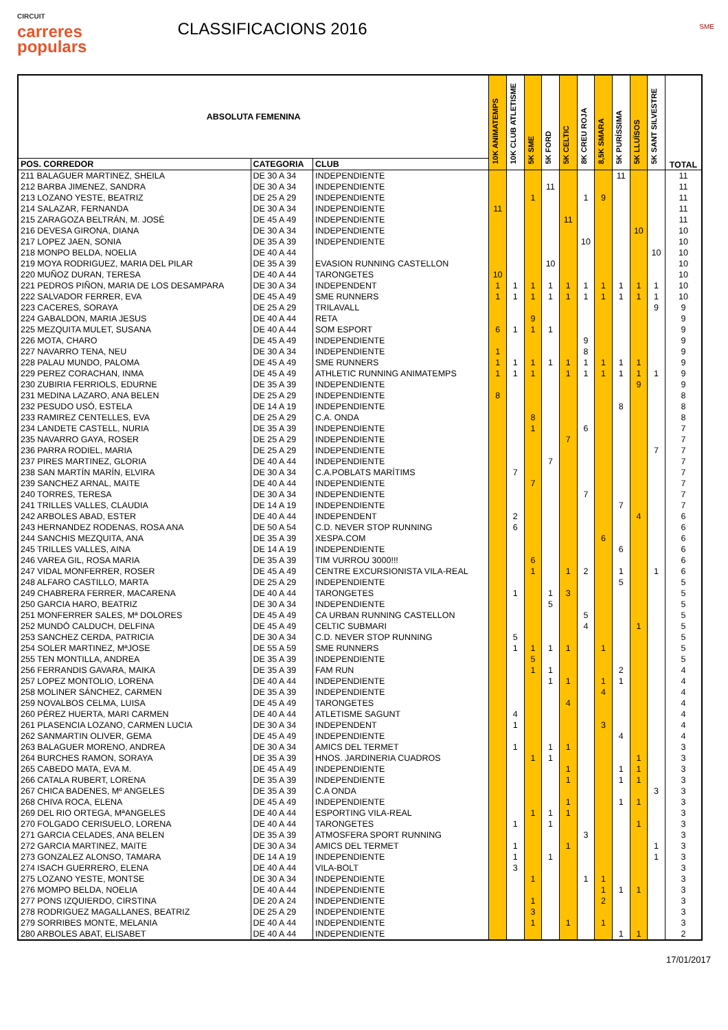CIRCUIT
carreres
populars
CLASSIFICACIONS 2016
SME
| ABSOLUTA FEMENINA | | | 10K ANIMATEMPS | 10K CLUB ATLETISME | 5K SME | 5K FORD | 5K CELTIC | 8K CREU ROJA | 8,5K SMARA | 5K PURÍSSIMA | 5K LLUÏSOS | 5K SANT SILVESTRE | TOTAL |
| --- | --- | --- | --- | --- | --- | --- | --- | --- | --- | --- | --- | --- | --- |
| POS. CORREDOR | CATEGORIA | CLUB | | | | | | | | | | | |
| 211 BALAGUER MARTINEZ, SHEILA | DE 30 A 34 | INDEPENDIENTE | | | | | | | | 11 | | | 11 |
| 212 BARBA JIMENEZ, SANDRA | DE 30 A 34 | INDEPENDIENTE | | | | 11 | | | | | | | 11 |
| 213 LOZANO YESTE, BEATRIZ | DE 25 A 29 | INDEPENDIENTE | | | 1 | | | 1 | 9 | | | | 11 |
| 214 SALAZAR, FERNANDA | DE 30 A 34 | INDEPENDIENTE | 11 | | | | | | | | | | 11 |
| 215 ZARAGOZA BELTRÁN, M. JOSÉ | DE 45 A 49 | INDEPENDIENTE | | | | | 11 | | | | | | 11 |
| 216 DEVESA GIRONA, DIANA | DE 30 A 34 | INDEPENDIENTE | | | | | | | | | 10 | | 10 |
| 217 LOPEZ JAEN, SONIA | DE 35 A 39 | INDEPENDIENTE | | | | | | 10 | | | | | 10 |
| 218 MONPO BELDA, NOELIA | DE 40 A 44 | | | | | | | | | | | 10 | 10 |
| 219 MOYA RODRIGUEZ, MARIA DEL PILAR | DE 35 A 39 | EVASION RUNNING CASTELLON | | | | 10 | | | | | | | 10 |
| 220 MUÑOZ DURAN, TERESA | DE 40 A 44 | TARONGETES | 10 | | | | | | | | | | 10 |
| 221 PEDROS PIÑON, MARIA DE LOS DESAMPARA | DE 30 A 34 | INDEPENDENT | 1 | 1 | 1 | 1 | 1 | 1 | 1 | 1 | 1 | 1 | 10 |
| 222 SALVADOR FERRER, EVA | DE 45 A 49 | SME RUNNERS | 1 | 1 | 1 | 1 | 1 | 1 | 1 | 1 | 1 | 1 | 10 |
| 223 CACERES, SORAYA | DE 25 A 29 | TRILAVALL | | | | | | | | | | 9 | 9 |
| 224 GABALDON, MARIA JESUS | DE 40 A 44 | RETA | | | 9 | | | | | | | | 9 |
| 225 MEZQUITA MULET, SUSANA | DE 40 A 44 | SOM ESPORT | 6 | 1 | 1 | 1 | | | | | | | 9 |
| 226 MOTA, CHARO | DE 45 A 49 | INDEPENDIENTE | | | | | | 9 | | | | | 9 |
| 227 NAVARRO TENA, NEU | DE 30 A 34 | INDEPENDIENTE | 1 | | | | | 8 | | | | | 9 |
| 228 PALAU MUNDO, PALOMA | DE 45 A 49 | SME RUNNERS | 1 | 1 | 1 | 1 | 1 | 1 | 1 | 1 | 1 | | 9 |
| 229 PEREZ CORACHAN, INMA | DE 45 A 49 | ATHLETIC RUNNING ANIMATEMPS | 1 | 1 | 1 | | 1 | 1 | 1 | 1 | 1 | 1 | 9 |
| 230 ZUBIRIA FERRIOLS, EDURNE | DE 35 A 39 | INDEPENDIENTE | | | | | | | | | 9 | | 9 |
| 231 MEDINA LAZARO, ANA BELEN | DE 25 A 29 | INDEPENDIENTE | 8 | | | | | | | | | | 8 |
| 232 PESUDO USÓ, ESTELA | DE 14 A 19 | INDEPENDIENTE | | | | | | | | 8 | | | 8 |
| 233 RAMIREZ CENTELLES, EVA | DE 25 A 29 | C.A. ONDA | | | 8 | | | | | | | | 8 |
| 234 LANDETE CASTELL, NURIA | DE 35 A 39 | INDEPENDIENTE | | | 1 | | | 6 | | | | | 7 |
| 235 NAVARRO GAYA, ROSER | DE 25 A 29 | INDEPENDIENTE | | | | | 7 | | | | | | 7 |
| 236 PARRA RODIEL, MARIA | DE 25 A 29 | INDEPENDIENTE | | | | | | | | | | 7 | 7 |
| 237 PIRES MARTINEZ, GLORIA | DE 40 A 44 | INDEPENDIENTE | | | | 7 | | | | | | | 7 |
| 238 SAN MARTÍN MARÍN, ELVIRA | DE 30 A 34 | C.A.POBLATS MARÍTIMS | | 7 | | | | | | | | | 7 |
| 239 SANCHEZ ARNAL, MAITE | DE 40 A 44 | INDEPENDIENTE | | | 7 | | | | | | | | 7 |
| 240 TORRES, TERESA | DE 30 A 34 | INDEPENDIENTE | | | | | | 7 | | | | | 7 |
| 241 TRILLES VALLES, CLAUDIA | DE 14 A 19 | INDEPENDIENTE | | | | | | | | 7 | | | 7 |
| 242 ARBOLES ABAD, ESTER | DE 40 A 44 | INDEPENDENT | | 2 | | | | | | | 4 | | 6 |
| 243 HERNANDEZ RODENAS, ROSA ANA | DE 50 A 54 | C.D. NEVER STOP RUNNING | | 6 | | | | | | | | | 6 |
| 244 SANCHIS MEZQUITA, ANA | DE 35 A 39 | XESPA.COM | | | | | | | 6 | | | | 6 |
| 245 TRILLES VALLES, AINA | DE 14 A 19 | INDEPENDIENTE | | | | | | | | 6 | | | 6 |
| 246 VAREA GIL, ROSA MARIA | DE 35 A 39 | TIM VURROU 3000!!! | | | 6 | | | | | | | | 6 |
| 247 VIDAL MONFERRER, ROSER | DE 45 A 49 | CENTRE EXCURSIONISTA VILA-REAL | | | 1 | | 1 | 2 | | 1 | | 1 | 6 |
| 248 ALFARO CASTILLO, MARTA | DE 25 A 29 | INDEPENDIENTE | | | | | | | | 5 | | | 5 |
| 249 CHABRERA FERRER, MACARENA | DE 40 A 44 | TARONGETES | | 1 | | 1 | 3 | | | | | | 5 |
| 250 GARCIA HARO, BEATRIZ | DE 30 A 34 | INDEPENDIENTE | | | | 5 | | | | | | | 5 |
| 251 MONFERRER SALES, Mª DOLORES | DE 45 A 49 | CA URBAN RUNNING CASTELLON | | | | | | 5 | | | | | 5 |
| 252 MUNDÓ CALDUCH, DELFINA | DE 45 A 49 | CELTIC SUBMARI | | | | | | 4 | | | 1 | | 5 |
| 253 SANCHEZ CERDA, PATRICIA | DE 30 A 34 | C.D. NEVER STOP RUNNING | | 5 | | | | | | | | | 5 |
| 254 SOLER MARTINEZ, MªJOSE | DE 55 A 59 | SME RUNNERS | | 1 | 1 | 1 | 1 | | 1 | | | | 5 |
| 255 TEN MONTILLA, ANDREA | DE 35 A 39 | INDEPENDIENTE | | | 5 | | | | | | | | 5 |
| 256 FERRANDIS GAVARA, MAIKA | DE 35 A 39 | FAM RUN | | | 1 | 1 | | | | 2 | | | 4 |
| 257 LOPEZ MONTOLIO, LORENA | DE 40 A 44 | INDEPENDIENTE | | | | 1 | 1 | | 1 | 1 | | | 4 |
| 258 MOLINER SÁNCHEZ, CARMEN | DE 35 A 39 | INDEPENDIENTE | | | | | | | 4 | | | | 4 |
| 259 NOVALBOS CELMA, LUISA | DE 45 A 49 | TARONGETES | | | | | 4 | | | | | | 4 |
| 260 PÉREZ HUERTA, MARI CARMEN | DE 40 A 44 | ATLETISME SAGUNT | | 4 | | | | | | | | | 4 |
| 261 PLASENCIA LOZANO, CARMEN LUCIA | DE 30 A 34 | INDEPENDENT | | 1 | | | | | 3 | | | | 4 |
| 262 SANMARTIN OLIVER, GEMA | DE 45 A 49 | INDEPENDIENTE | | | | | | | | 4 | | | 4 |
| 263 BALAGUER MORENO, ANDREA | DE 30 A 34 | AMICS DEL TERMET | | 1 | | 1 | 1 | | | | | | 3 |
| 264 BURCHES RAMON, SORAYA | DE 35 A 39 | HNOS. JARDINERIA CUADROS | | | 1 | 1 | | | | | 1 | | 3 |
| 265 CABEDO MATA, EVA M. | DE 45 A 49 | INDEPENDIENTE | | | | | 1 | | | 1 | 1 | | 3 |
| 266 CATALA RUBERT, LORENA | DE 35 A 39 | INDEPENDIENTE | | | | | 1 | | | 1 | 1 | | 3 |
| 267 CHICA BADENES, Mº ANGELES | DE 35 A 39 | C.A ONDA | | | | | | | | | | 3 | 3 |
| 268 CHIVA ROCA, ELENA | DE 45 A 49 | INDEPENDIENTE | | | | | 1 | | | 1 | 1 | | 3 |
| 269 DEL RIO ORTEGA, MªANGELES | DE 40 A 44 | ESPORTING VILA-REAL | | | 1 | 1 | 1 | | | | | | 3 |
| 270 FOLGADO CERISUELO, LORENA | DE 40 A 44 | TARONGETES | | 1 | | 1 | | | | | 1 | | 3 |
| 271 GARCIA CELADES, ANA BELEN | DE 35 A 39 | ATMOSFERA SPORT RUNNING | | | | | | 3 | | | | | 3 |
| 272 GARCIA MARTINEZ, MAITE | DE 30 A 34 | AMICS DEL TERMET | | 1 | | | 1 | | | | | 1 | 3 |
| 273 GONZALEZ ALONSO, TAMARA | DE 14 A 19 | INDEPENDIENTE | | 1 | | 1 | | | | | | 1 | 3 |
| 274 ISACH GUERRERO, ELENA | DE 40 A 44 | VILA-BOLT | | 3 | | | | | | | | | 3 |
| 275 LOZANO YESTE, MONTSE | DE 30 A 34 | INDEPENDIENTE | | | 1 | | | 1 | 1 | | | | 3 |
| 276 MOMPO BELDA, NOELIA | DE 40 A 44 | INDEPENDIENTE | | | | | | | 1 | 1 | 1 | | 3 |
| 277 PONS IZQUIERDO, CIRSTINA | DE 20 A 24 | INDEPENDIENTE | | | 1 | | | | 2 | | | | 3 |
| 278 RODRIGUEZ MAGALLANES, BEATRIZ | DE 25 A 29 | INDEPENDIENTE | | | 3 | | | | | | | | 3 |
| 279 SORRIBES MONTE, MELANIA | DE 40 A 44 | INDEPENDIENTE | | | 1 | | 1 | | 1 | | | | 3 |
| 280 ARBOLES ABAT, ELISABET | DE 40 A 44 | INDEPENDIENTE | | | | | | | | 1 | 1 | | 2 |
17/01/2017